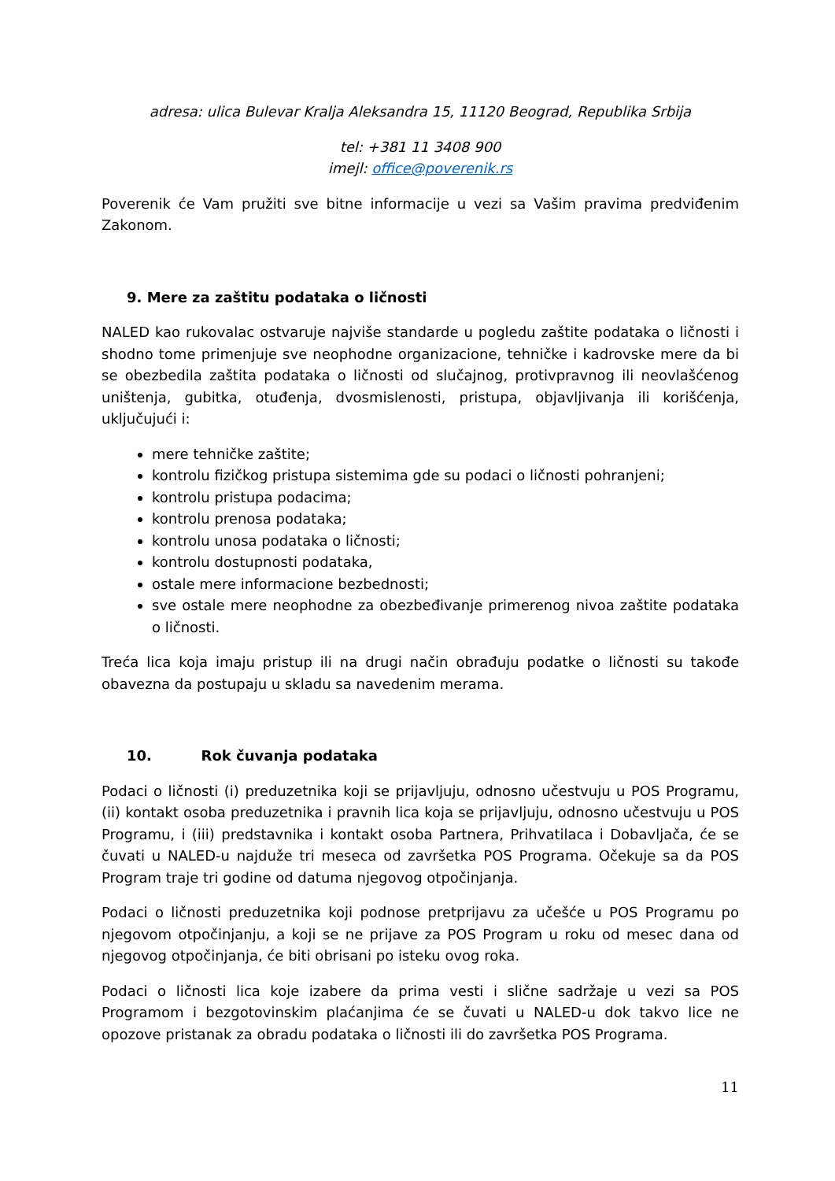adresa: ulica Bulevar Kralja Aleksandra 15, 11120 Beograd, Republika Srbija
tel: +381 11 3408 900
imejl: office@poverenik.rs
Poverenik će Vam pružiti sve bitne informacije u vezi sa Vašim pravima predviđenim Zakonom.
9. Mere za zaštitu podataka o ličnosti
NALED kao rukovalac ostvaruje najviše standarde u pogledu zaštite podataka o ličnosti i shodno tome primenjuje sve neophodne organizacione, tehničke i kadrovske mere da bi se obezbedila zaštita podataka o ličnosti od slučajnog, protivpravnog ili neovlašćenog uništenja, gubitka, otuđenja, dvosmislenosti, pristupa, objavljivanja ili korišćenja, uključujući i:
mere tehničke zaštite;
kontrolu fizičkog pristupa sistemima gde su podaci o ličnosti pohranjeni;
kontrolu pristupa podacima;
kontrolu prenosa podataka;
kontrolu unosa podataka o ličnosti;
kontrolu dostupnosti podataka,
ostale mere informacione bezbednosti;
sve ostale mere neophodne za obezbeđivanje primerenog nivoa zaštite podataka o ličnosti.
Treća lica koja imaju pristup ili na drugi način obrađuju podatke o ličnosti su takođe obavezna da postupaju u skladu sa navedenim merama.
10. Rok čuvanja podataka
Podaci o ličnosti (i) preduzetnika koji se prijavljuju, odnosno učestvuju u POS Programu, (ii) kontakt osoba preduzetnika i pravnih lica koja se prijavljuju, odnosno učestvuju u POS Programu, i (iii) predstavnika i kontakt osoba Partnera, Prihvatilaca i Dobavljača, će se čuvati u NALED-u najduže tri meseca od završetka POS Programa. Očekuje sa da POS Program traje tri godine od datuma njegovog otpočinjanja.
Podaci o ličnosti preduzetnika koji podnose pretprijavu za učešće u POS Programu po njegovom otpočinjanju, a koji se ne prijave za POS Program u roku od mesec dana od njegovog otpočinjanja, će biti obrisani po isteku ovog roka.
Podaci o ličnosti lica koje izabere da prima vesti i slične sadržaje u vezi sa POS Programom i bezgotovinskim plaćanjima će se čuvati u NALED-u dok takvo lice ne opozove pristanak za obradu podataka o ličnosti ili do završetka POS Programa.
11